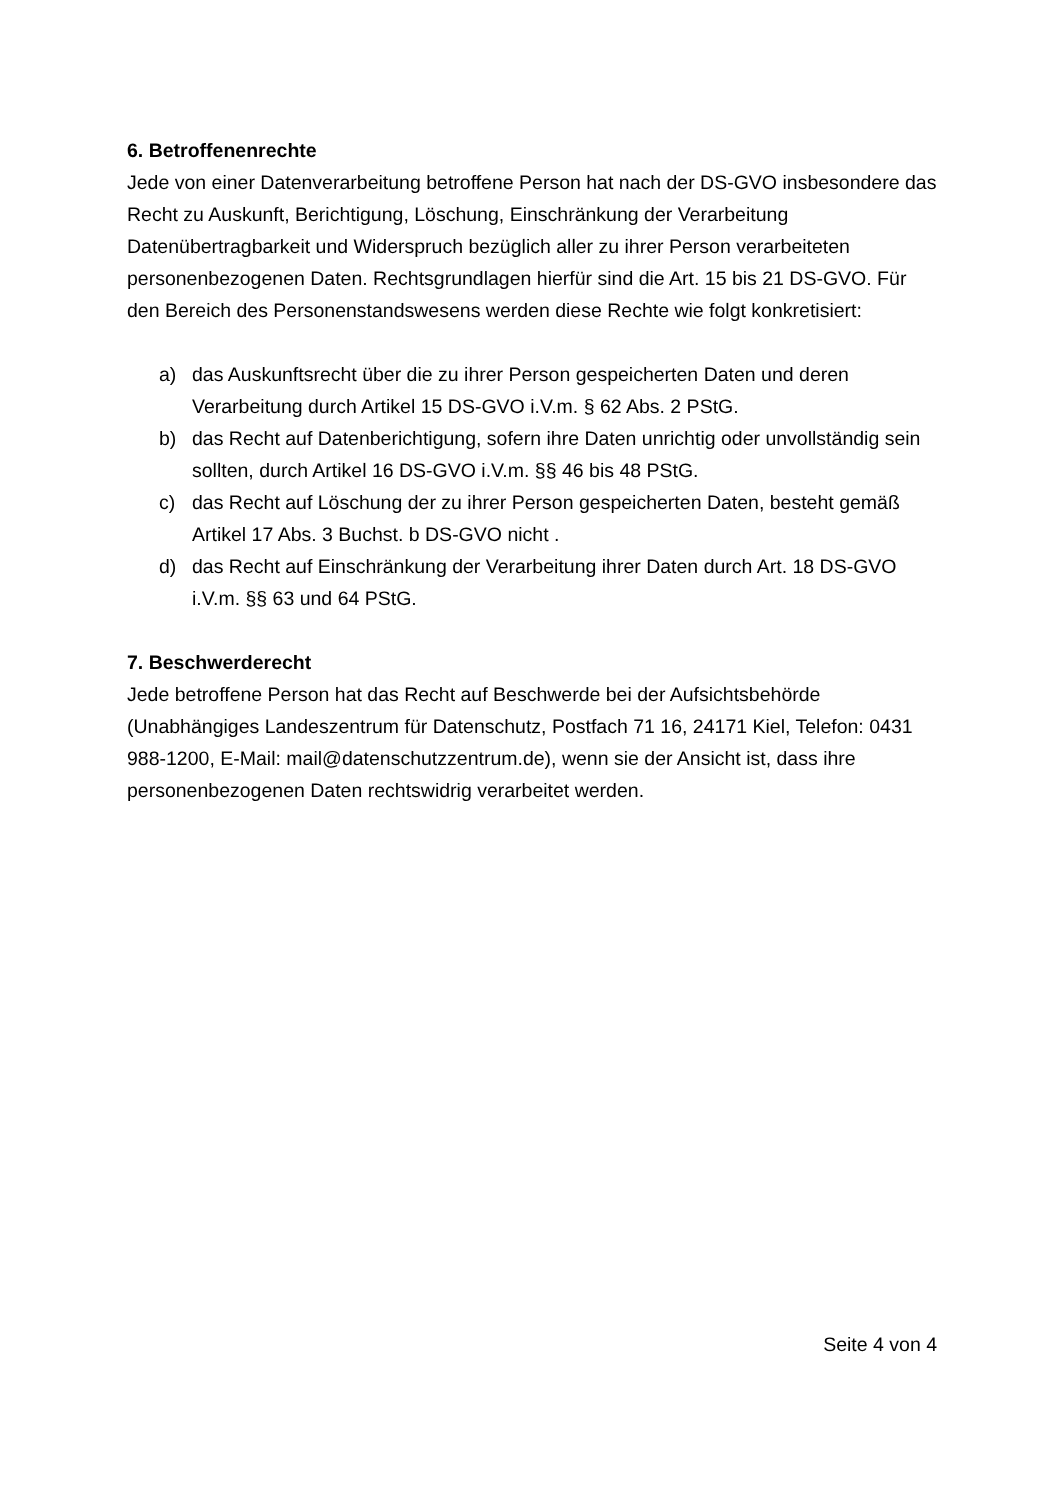6. Betroffenenrechte
Jede von einer Datenverarbeitung betroffene Person hat nach der DS-GVO insbesondere das Recht zu Auskunft, Berichtigung, Löschung, Einschränkung der Verarbeitung Datenübertragbarkeit und Widerspruch bezüglich aller zu ihrer Person verarbeiteten personenbezogenen Daten. Rechtsgrundlagen hierfür sind die Art. 15 bis 21 DS-GVO. Für den Bereich des Personenstandswesens werden diese Rechte wie folgt konkretisiert:
a) das Auskunftsrecht über die zu ihrer Person gespeicherten Daten und deren Verarbeitung durch Artikel 15 DS-GVO i.V.m. § 62 Abs. 2 PStG.
b) das Recht auf Datenberichtigung, sofern ihre Daten unrichtig oder unvollständig sein sollten, durch Artikel 16 DS-GVO i.V.m. §§ 46 bis 48 PStG.
c) das Recht auf Löschung der zu ihrer Person gespeicherten Daten, besteht gemäß Artikel 17 Abs. 3 Buchst. b DS-GVO nicht .
d) das Recht auf Einschränkung der Verarbeitung ihrer Daten durch Art. 18 DS-GVO i.V.m. §§ 63 und 64 PStG.
7. Beschwerderecht
Jede betroffene Person hat das Recht auf Beschwerde bei der Aufsichtsbehörde (Unabhängiges Landeszentrum für Datenschutz, Postfach 71 16, 24171 Kiel, Telefon: 0431 988-1200, E-Mail: mail@datenschutzzentrum.de), wenn sie der Ansicht ist, dass ihre personenbezogenen Daten rechtswidrig verarbeitet werden.
Seite 4 von 4